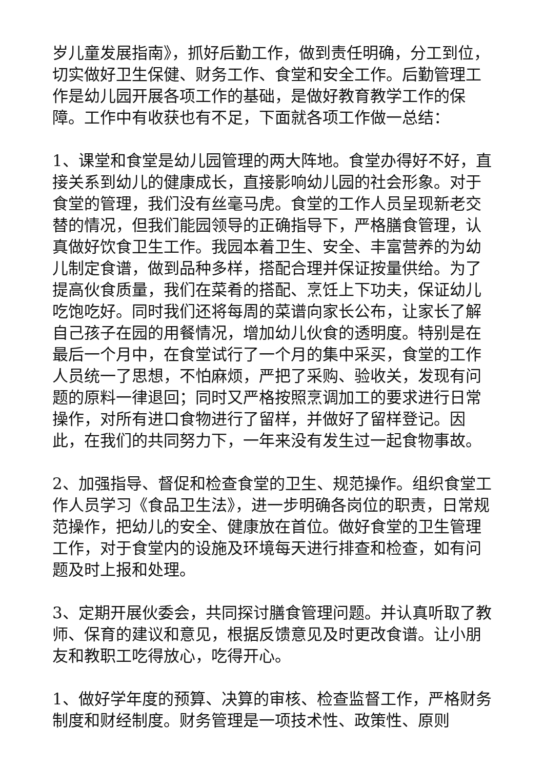岁儿童发展指南》，抓好后勤工作，做到责任明确，分工到位，切实做好卫生保健、财务工作、食堂和安全工作。后勤管理工作是幼儿园开展各项工作的基础，是做好教育教学工作的保障。工作中有收获也有不足，下面就各项工作做一总结：
1、课堂和食堂是幼儿园管理的两大阵地。食堂办得好不好，直接关系到幼儿的健康成长，直接影响幼儿园的社会形象。对于食堂的管理，我们没有丝毫马虎。食堂的工作人员呈现新老交替的情况，但我们能园领导的正确指导下，严格膳食管理，认真做好饮食卫生工作。我园本着卫生、安全、丰富营养的为幼儿制定食谱，做到品种多样，搭配合理并保证按量供给。为了提高伙食质量，我们在菜肴的搭配、烹饪上下功夫，保证幼儿吃饱吃好。同时我们还将每周的菜谱向家长公布，让家长了解自己孩子在园的用餐情况，增加幼儿伙食的透明度。特别是在最后一个月中，在食堂试行了一个月的集中采买，食堂的工作人员统一了思想，不怕麻烦，严把了采购、验收关，发现有问题的原料一律退回；同时又严格按照烹调加工的要求进行日常操作，对所有进口食物进行了留样，并做好了留样登记。因此，在我们的共同努力下，一年来没有发生过一起食物事故。
2、加强指导、督促和检查食堂的卫生、规范操作。组织食堂工作人员学习《食品卫生法》，进一步明确各岗位的职责，日常规范操作，把幼儿的安全、健康放在首位。做好食堂的卫生管理工作，对于食堂内的设施及环境每天进行排查和检查，如有问题及时上报和处理。
3、定期开展伙委会，共同探讨膳食管理问题。并认真听取了教师、保育的建议和意见，根据反馈意见及时更改食谱。让小朋友和教职工吃得放心，吃得开心。
1、做好学年度的预算、决算的审核、检查监督工作，严格财务制度和财经制度。财务管理是一项技术性、政策性、原则